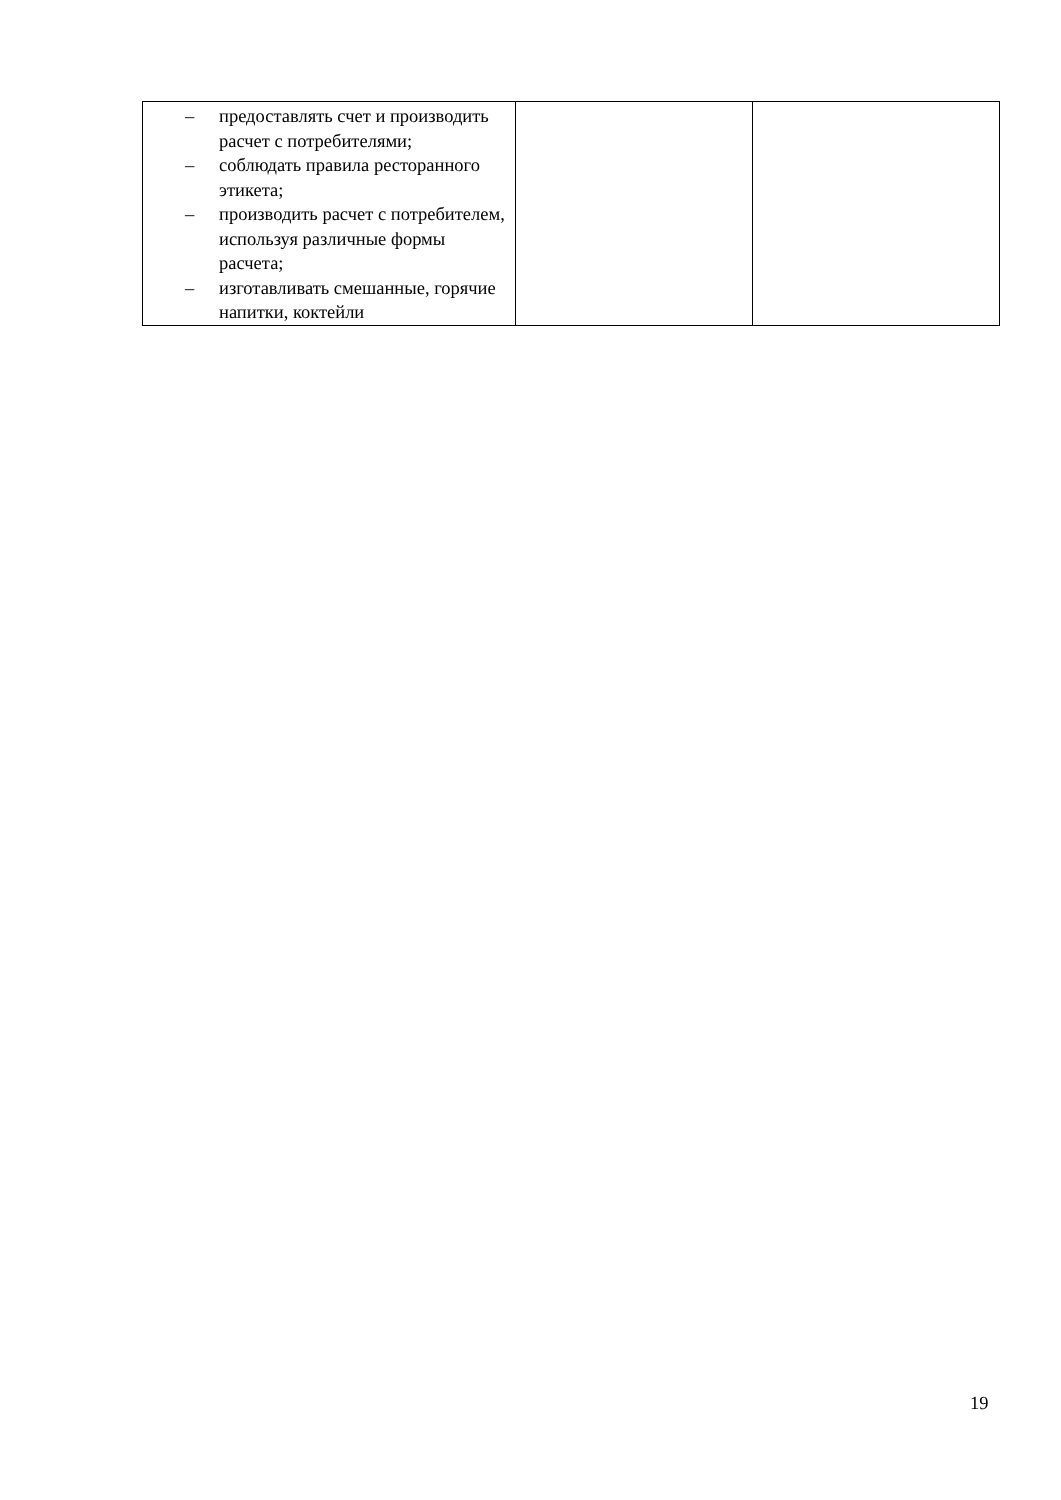| – предоставлять счет и производить расчет с потребителями; – соблюдать правила ресторанного этикета; – производить расчет с потребителем, используя различные формы расчета; – изготавливать смешанные, горячие напитки, коктейли | | |
19